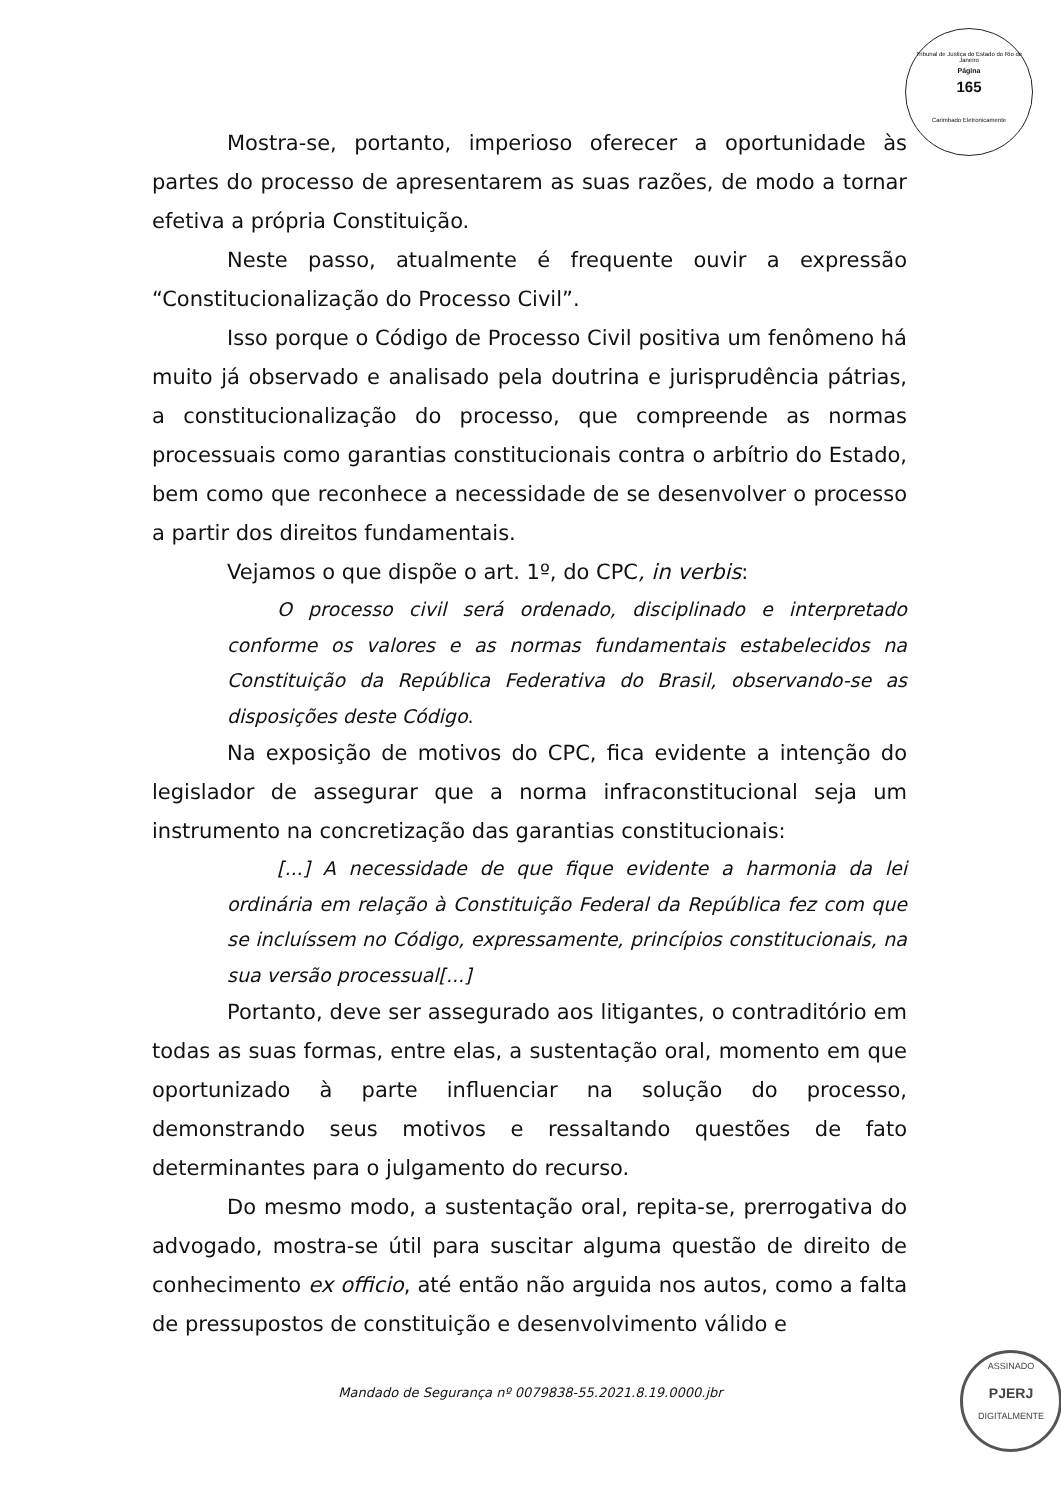Tribunal de Justiça do Estado do Rio de Janeiro
Página
165
Carimbado Eletronicamente
Mostra-se, portanto, imperioso oferecer a oportunidade às partes do processo de apresentarem as suas razões, de modo a tornar efetiva a própria Constituição.
Neste passo, atualmente é frequente ouvir a expressão “Constitucionalização do Processo Civil”.
Isso porque o Código de Processo Civil positiva um fenômeno há muito já observado e analisado pela doutrina e jurisprudência pátrias, a constitucionalização do processo, que compreende as normas processuais como garantias constitucionais contra o arbítrio do Estado, bem como que reconhece a necessidade de se desenvolver o processo a partir dos direitos fundamentais.
Vejamos o que dispõe o art. 1º, do CPC, in verbis:
O processo civil será ordenado, disciplinado e interpretado conforme os valores e as normas fundamentais estabelecidos na Constituição da República Federativa do Brasil, observando-se as disposições deste Código.
Na exposição de motivos do CPC, fica evidente a intenção do legislador de assegurar que a norma infraconstitucional seja um instrumento na concretização das garantias constitucionais:
[...] A necessidade de que fique evidente a harmonia da lei ordinária em relação à Constituição Federal da República fez com que se incluíssem no Código, expressamente, princípios constitucionais, na sua versão processual[...]
Portanto, deve ser assegurado aos litigantes, o contraditório em todas as suas formas, entre elas, a sustentação oral, momento em que oportunizado à parte influenciar na solução do processo, demonstrando seus motivos e ressaltando questões de fato determinantes para o julgamento do recurso.
Do mesmo modo, a sustentação oral, repita-se, prerrogativa do advogado, mostra-se útil para suscitar alguma questão de direito de conhecimento ex officio, até então não arguida nos autos, como a falta de pressupostos de constituição e desenvolvimento válido e
Mandado de Segurança nº 0079838-55.2021.8.19.0000.jbr
ASSINADO
PJERJ
DIGITALMENTE